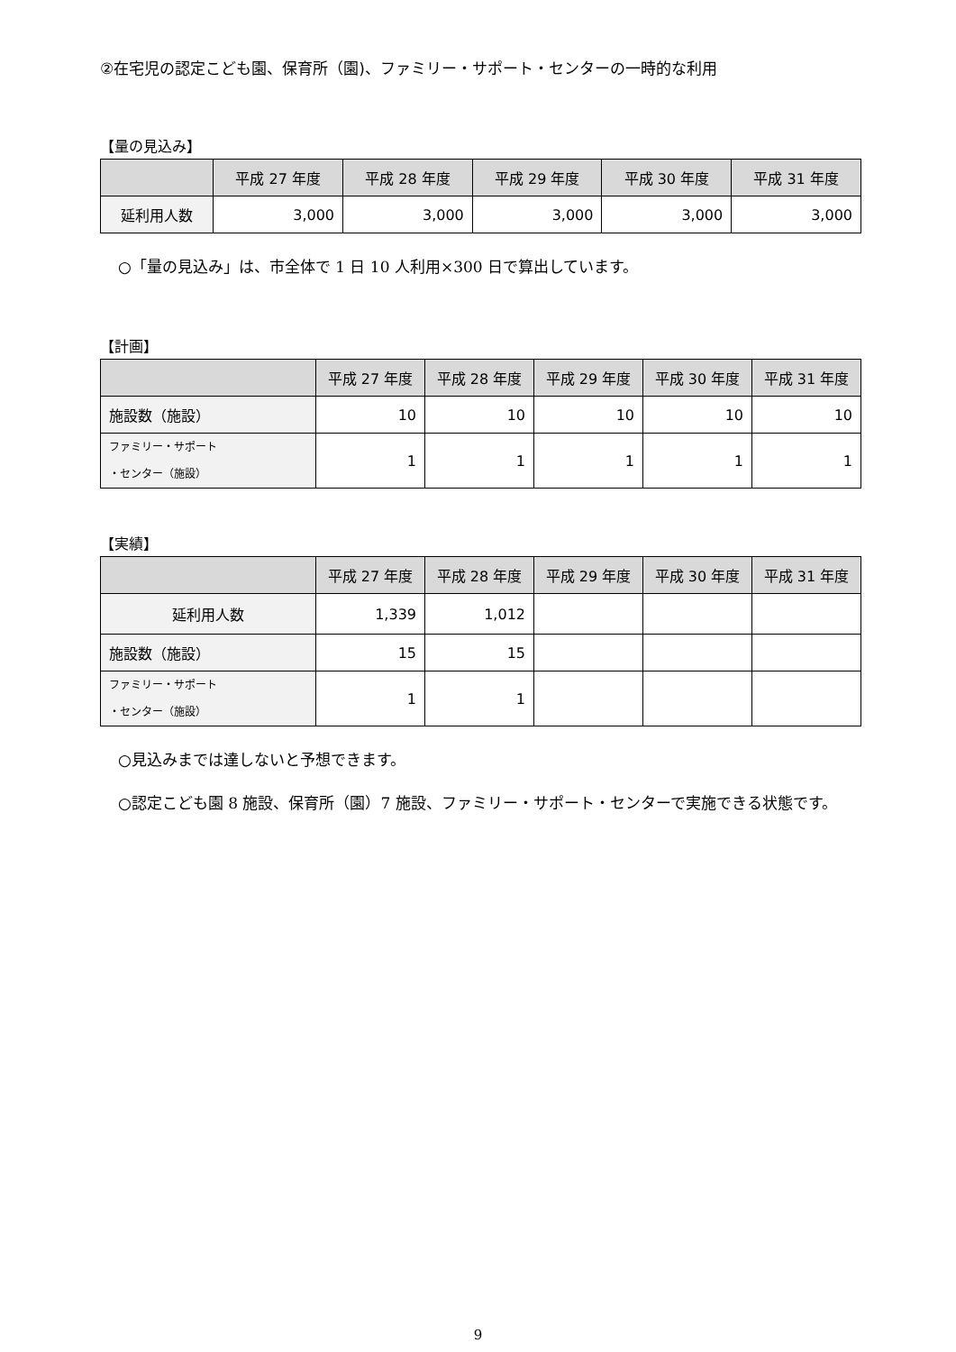②在宅児の認定こども園、保育所（園)、ファミリー・サポート・センターの一時的な利用
【量の見込み】
| | 平成 27 年度 | 平成 28 年度 | 平成 29 年度 | 平成 30 年度 | 平成 31 年度 |
| --- | --- | --- | --- | --- | --- |
| 延利用人数 | 3,000 | 3,000 | 3,000 | 3,000 | 3,000 |
○「量の見込み」は、市全体で 1 日 10 人利用×300 日で算出しています。
【計画】
| | 平成 27 年度 | 平成 28 年度 | 平成 29 年度 | 平成 30 年度 | 平成 31 年度 |
| --- | --- | --- | --- | --- | --- |
| 施設数（施設） | 10 | 10 | 10 | 10 | 10 |
| ファミリー・サポート ・センター（施設） | 1 | 1 | 1 | 1 | 1 |
【実績】
| | 平成 27 年度 | 平成 28 年度 | 平成 29 年度 | 平成 30 年度 | 平成 31 年度 |
| --- | --- | --- | --- | --- | --- |
| 延利用人数 | 1,339 | 1,012 | | | |
| 施設数（施設） | 15 | 15 | | | |
| ファミリー・サポート ・センター（施設） | 1 | 1 | | | |
○見込みまでは達しないと予想できます。
○認定こども園 8 施設、保育所（園）7 施設、ファミリー・サポート・センターで実施できる状態です。
9